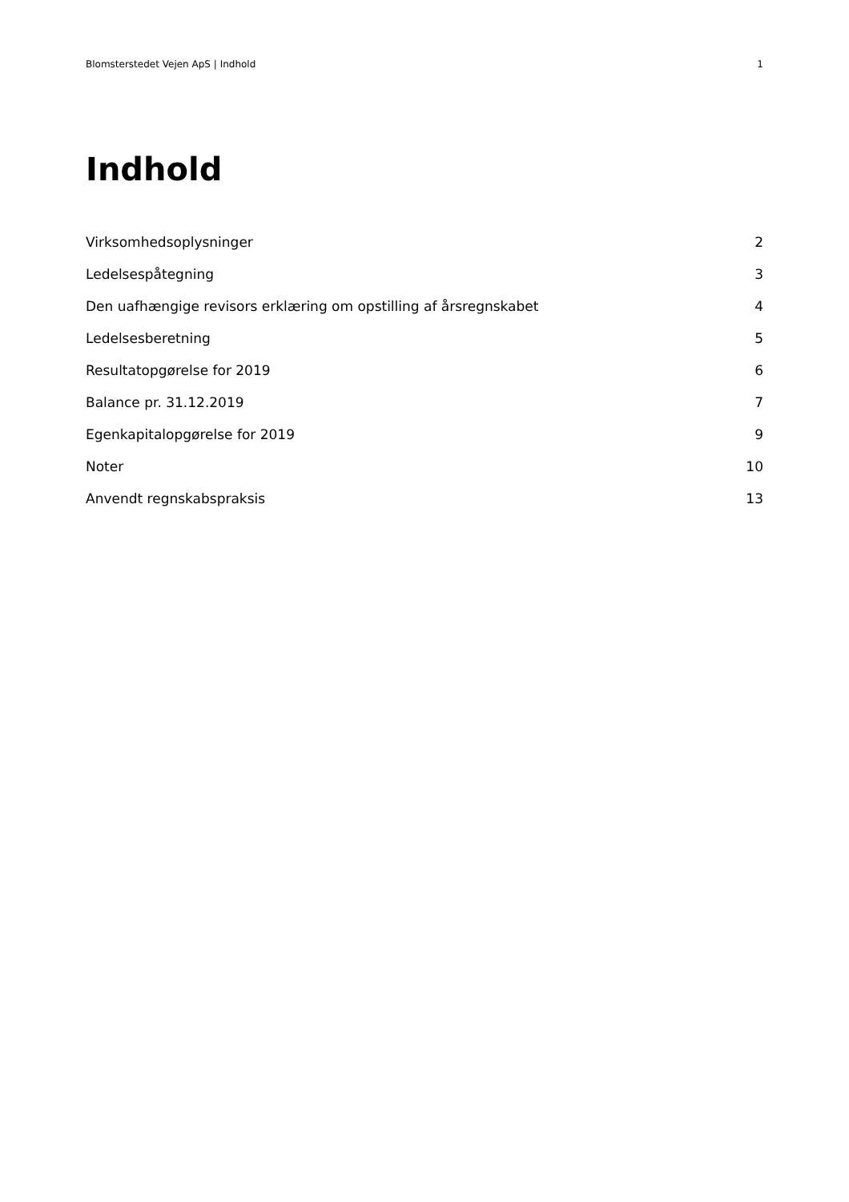Blomsterstedet Vejen ApS | Indhold 1
Indhold
Virksomhedsoplysninger 2
Ledelsespåtegning 3
Den uafhængige revisors erklæring om opstilling af årsregnskabet 4
Ledelsesberetning 5
Resultatopgørelse for 2019 6
Balance pr. 31.12.2019 7
Egenkapitalopgørelse for 2019 9
Noter 10
Anvendt regnskabspraksis 13